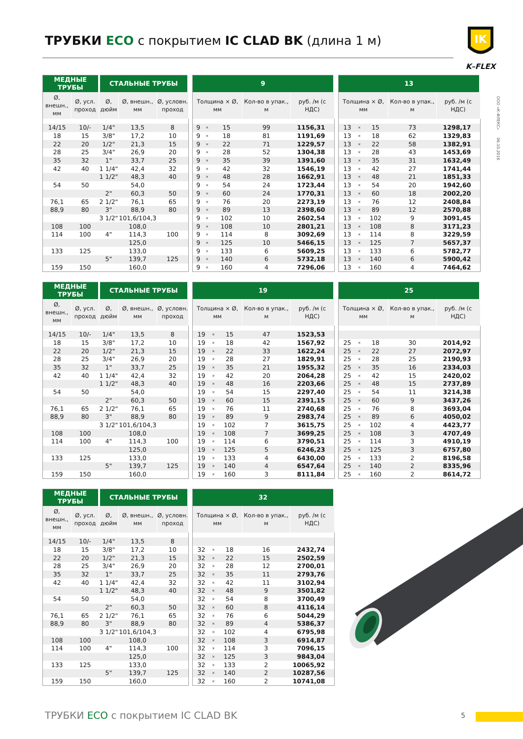ТРУБКИ ECO с покрытием IC CLAD BK (длина 1 м)
IK
K–FLEX
ООО «К-ФЛЕКС» 06.10.2016
| МЕДНЫЕ ТРУБЫ | | СТАЛЬНЫЕ ТРУБЫ | | |
| --- | --- | --- | --- | --- |
| Ø, внешн., мм | Ø, усл. проход | Ø, дюйм | Ø, внешн., мм | Ø, условн. проход |
| 14/15 | 10/- | 1/4" | 13,5 | 8 |
| 18 | 15 | 3/8" | 17,2 | 10 |
| 22 | 20 | 1/2" | 21,3 | 15 |
| 28 | 25 | 3/4" | 26,9 | 20 |
| 35 | 32 | 1" | 33,7 | 25 |
| 42 | 40 | 1 1/4" | 42,4 | 32 |
| | | 1 1/2" | 48,3 | 40 |
| 54 | 50 | | 54,0 | |
| | | 2" | 60,3 | 50 |
| 76,1 | 65 | 2 1/2" | 76,1 | 65 |
| 88,9 | 80 | 3" | 88,9 | 80 |
| | | 3 1/2" | 101,6/104,3 | |
| 108 | 100 | | 108,0 | |
| 114 | 100 | 4" | 114,3 | 100 |
| | | | 125,0 | |
| 133 | 125 | | 133,0 | |
| | | 5" | 139,7 | 125 |
| 159 | 150 | | 160,0 | |
| 9 | | | | |
| --- | --- | --- | --- | --- |
| Толщина × Ø, мм | | | Кол-во в упак., м | руб. /м (с НДС) |
| 9 | × | 15 | 99 | 1156,31 |
| 9 | × | 18 | 81 | 1191,69 |
| 9 | × | 22 | 71 | 1229,57 |
| 9 | × | 28 | 52 | 1304,38 |
| 9 | × | 35 | 39 | 1391,60 |
| 9 | × | 42 | 32 | 1546,19 |
| 9 | × | 48 | 28 | 1662,91 |
| 9 | × | 54 | 24 | 1723,44 |
| 9 | × | 60 | 24 | 1770,31 |
| 9 | × | 76 | 20 | 2273,19 |
| 9 | × | 89 | 13 | 2398,60 |
| 9 | × | 102 | 10 | 2602,54 |
| 9 | × | 108 | 10 | 2801,21 |
| 9 | × | 114 | 8 | 3092,69 |
| 9 | × | 125 | 10 | 5466,15 |
| 9 | × | 133 | 6 | 5609,25 |
| 9 | × | 140 | 6 | 5732,18 |
| 9 | × | 160 | 4 | 7296,06 |
| 13 | | | | |
| --- | --- | --- | --- | --- |
| Толщина × Ø, мм | | | Кол-во в упак., м | руб. /м (с НДС) |
| 13 | × | 15 | 73 | 1298,17 |
| 13 | × | 18 | 62 | 1329,83 |
| 13 | × | 22 | 58 | 1382,91 |
| 13 | × | 28 | 43 | 1453,69 |
| 13 | × | 35 | 31 | 1632,49 |
| 13 | × | 42 | 27 | 1741,44 |
| 13 | × | 48 | 21 | 1851,33 |
| 13 | × | 54 | 20 | 1942,60 |
| 13 | × | 60 | 18 | 2002,20 |
| 13 | × | 76 | 12 | 2408,84 |
| 13 | × | 89 | 12 | 2570,88 |
| 13 | × | 102 | 9 | 3091,45 |
| 13 | × | 108 | 8 | 3171,23 |
| 13 | × | 114 | 8 | 3229,59 |
| 13 | × | 125 | 7 | 5657,37 |
| 13 | × | 133 | 6 | 5782,77 |
| 13 | × | 140 | 6 | 5900,42 |
| 13 | × | 160 | 4 | 7464,62 |
| МЕДНЫЕ ТРУБЫ | | СТАЛЬНЫЕ ТРУБЫ | | |
| --- | --- | --- | --- | --- |
| Ø, внешн., мм | Ø, усл. проход | Ø, дюйм | Ø, внешн., мм | Ø, условн. проход |
| 14/15 | 10/- | 1/4" | 13,5 | 8 |
| 18 | 15 | 3/8" | 17,2 | 10 |
| 22 | 20 | 1/2" | 21,3 | 15 |
| 28 | 25 | 3/4" | 26,9 | 20 |
| 35 | 32 | 1" | 33,7 | 25 |
| 42 | 40 | 1 1/4" | 42,4 | 32 |
| | | 1 1/2" | 48,3 | 40 |
| 54 | 50 | | 54,0 | |
| | | 2" | 60,3 | 50 |
| 76,1 | 65 | 2 1/2" | 76,1 | 65 |
| 88,9 | 80 | 3" | 88,9 | 80 |
| | | 3 1/2" | 101,6/104,3 | |
| 108 | 100 | | 108,0 | |
| 114 | 100 | 4" | 114,3 | 100 |
| | | | 125,0 | |
| 133 | 125 | | 133,0 | |
| | | 5" | 139,7 | 125 |
| 159 | 150 | | 160,0 | |
| 19 | | | | |
| --- | --- | --- | --- | --- |
| Толщина × Ø, мм | | | Кол-во в упак., м | руб. /м (с НДС) |
| 19 | × | 15 | 47 | 1523,53 |
| 19 | × | 18 | 42 | 1567,92 |
| 19 | × | 22 | 33 | 1622,24 |
| 19 | × | 28 | 27 | 1829,91 |
| 19 | × | 35 | 21 | 1955,32 |
| 19 | × | 42 | 20 | 2064,28 |
| 19 | × | 48 | 16 | 2203,66 |
| 19 | × | 54 | 15 | 2297,40 |
| 19 | × | 60 | 15 | 2391,15 |
| 19 | × | 76 | 11 | 2740,68 |
| 19 | × | 89 | 9 | 2983,74 |
| 19 | × | 102 | 7 | 3615,75 |
| 19 | × | 108 | 7 | 3699,25 |
| 19 | × | 114 | 6 | 3790,51 |
| 19 | × | 125 | 5 | 6246,23 |
| 19 | × | 133 | 4 | 6430,00 |
| 19 | × | 140 | 4 | 6547,64 |
| 19 | × | 160 | 3 | 8111,84 |
| 25 | | | | |
| --- | --- | --- | --- | --- |
| Толщина × Ø, мм | | | Кол-во в упак., м | руб. /м (с НДС) |
| 25 | × | 18 | 30 | 2014,92 |
| 25 | × | 22 | 27 | 2072,97 |
| 25 | × | 28 | 25 | 2190,93 |
| 25 | × | 35 | 16 | 2334,03 |
| 25 | × | 42 | 15 | 2420,02 |
| 25 | × | 48 | 15 | 2737,89 |
| 25 | × | 54 | 11 | 3214,38 |
| 25 | × | 60 | 9 | 3437,26 |
| 25 | × | 76 | 8 | 3693,04 |
| 25 | × | 89 | 6 | 4050,02 |
| 25 | × | 102 | 4 | 4423,77 |
| 25 | × | 108 | 3 | 4707,49 |
| 25 | × | 114 | 3 | 4910,19 |
| 25 | × | 125 | 3 | 6757,80 |
| 25 | × | 133 | 2 | 8196,58 |
| 25 | × | 140 | 2 | 8335,96 |
| 25 | × | 160 | 2 | 8614,72 |
| МЕДНЫЕ ТРУБЫ | | СТАЛЬНЫЕ ТРУБЫ | | |
| --- | --- | --- | --- | --- |
| Ø, внешн., мм | Ø, усл. проход | Ø, дюйм | Ø, внешн., мм | Ø, условн. проход |
| 14/15 | 10/- | 1/4" | 13,5 | 8 |
| 18 | 15 | 3/8" | 17,2 | 10 |
| 22 | 20 | 1/2" | 21,3 | 15 |
| 28 | 25 | 3/4" | 26,9 | 20 |
| 35 | 32 | 1" | 33,7 | 25 |
| 42 | 40 | 1 1/4" | 42,4 | 32 |
| | | 1 1/2" | 48,3 | 40 |
| 54 | 50 | | 54,0 | |
| | | 2" | 60,3 | 50 |
| 76,1 | 65 | 2 1/2" | 76,1 | 65 |
| 88,9 | 80 | 3" | 88,9 | 80 |
| | | 3 1/2" | 101,6/104,3 | |
| 108 | 100 | | 108,0 | |
| 114 | 100 | 4" | 114,3 | 100 |
| | | | 125,0 | |
| 133 | 125 | | 133,0 | |
| | | 5" | 139,7 | 125 |
| 159 | 150 | | 160,0 | |
| 32 | | | | |
| --- | --- | --- | --- | --- |
| Толщина × Ø, мм | | | Кол-во в упак., м | руб. /м (с НДС) |
| 32 | × | 18 | 16 | 2432,74 |
| 32 | × | 22 | 15 | 2502,59 |
| 32 | × | 28 | 12 | 2700,01 |
| 32 | × | 35 | 11 | 2793,76 |
| 32 | × | 42 | 11 | 3102,94 |
| 32 | × | 48 | 9 | 3501,82 |
| 32 | × | 54 | 8 | 3700,49 |
| 32 | × | 60 | 8 | 4116,14 |
| 32 | × | 76 | 6 | 5044,29 |
| 32 | × | 89 | 4 | 5386,37 |
| 32 | × | 102 | 4 | 6795,98 |
| 32 | × | 108 | 3 | 6914,87 |
| 32 | × | 114 | 3 | 7096,15 |
| 32 | × | 125 | 3 | 9843,04 |
| 32 | × | 133 | 2 | 10065,92 |
| 32 | × | 140 | 2 | 10287,56 |
| 32 | × | 160 | 2 | 10741,08 |
ТРУБКИ ECO с покрытием IC CLAD BK
5